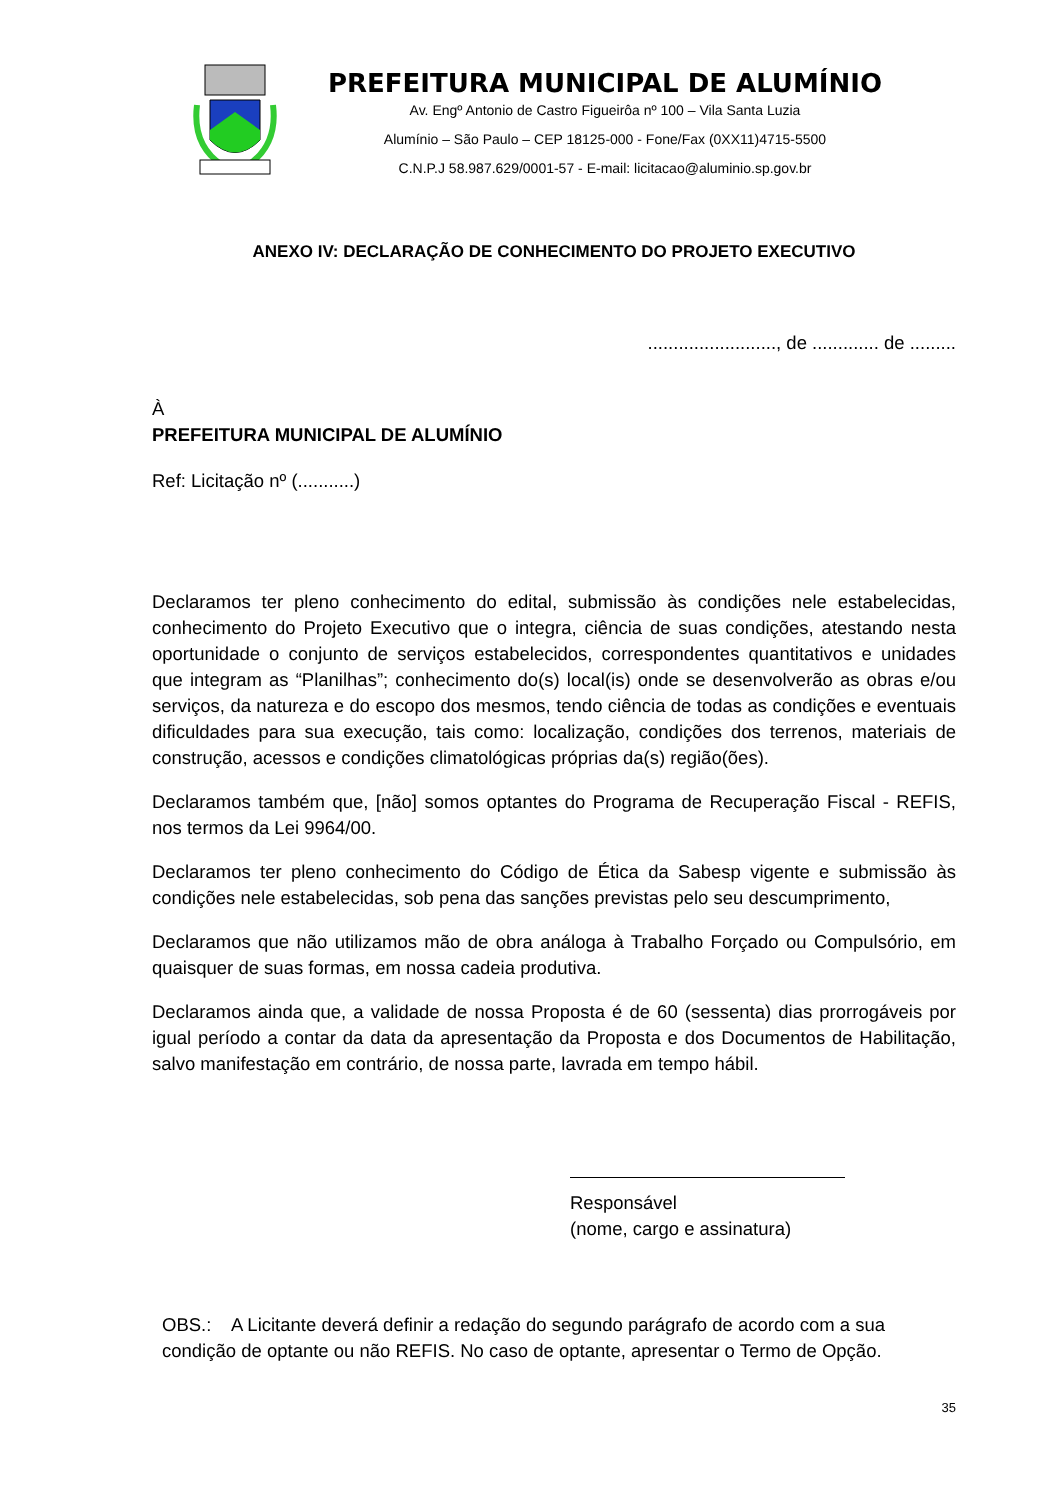PREFEITURA MUNICIPAL DE ALUMÍNIO
Av. Engº Antonio de Castro Figueirôa nº 100 – Vila Santa Luzia
Alumínio – São Paulo – CEP 18125-000 - Fone/Fax (0XX11)4715-5500
C.N.P.J 58.987.629/0001-57 - E-mail: licitacao@aluminio.sp.gov.br
ANEXO IV: DECLARAÇÃO DE CONHECIMENTO DO PROJETO EXECUTIVO
........................., de ............. de .........
À
PREFEITURA MUNICIPAL DE ALUMÍNIO
Ref: Licitação nº (...........)
Declaramos ter pleno conhecimento do edital, submissão às condições nele estabelecidas, conhecimento do Projeto Executivo que o integra, ciência de suas condições, atestando nesta oportunidade o conjunto de serviços estabelecidos, correspondentes quantitativos e unidades que integram as “Planilhas”; conhecimento do(s) local(is) onde se desenvolverão as obras e/ou serviços, da natureza e do escopo dos mesmos, tendo ciência de todas as condições e eventuais dificuldades para sua execução, tais como: localização, condições dos terrenos, materiais de construção, acessos e condições climatológicas próprias da(s) região(ões).
Declaramos também que, [não] somos optantes do Programa de Recuperação Fiscal - REFIS, nos termos da Lei 9964/00.
Declaramos ter pleno conhecimento do Código de Ética da Sabesp vigente e submissão às condições nele estabelecidas, sob pena das sanções previstas pelo seu descumprimento,
Declaramos que não utilizamos mão de obra análoga à Trabalho Forçado ou Compulsório, em quaisquer de suas formas, em nossa cadeia produtiva.
Declaramos ainda que, a validade de nossa Proposta é de 60 (sessenta) dias prorrogáveis por igual período a contar da data da apresentação da Proposta e dos Documentos de Habilitação, salvo manifestação em contrário, de nossa parte, lavrada em tempo hábil.
Responsável
(nome, cargo e assinatura)
OBS.: A Licitante deverá definir a redação do segundo parágrafo de acordo com a sua condição de optante ou não REFIS. No caso de optante, apresentar o Termo de Opção.
35